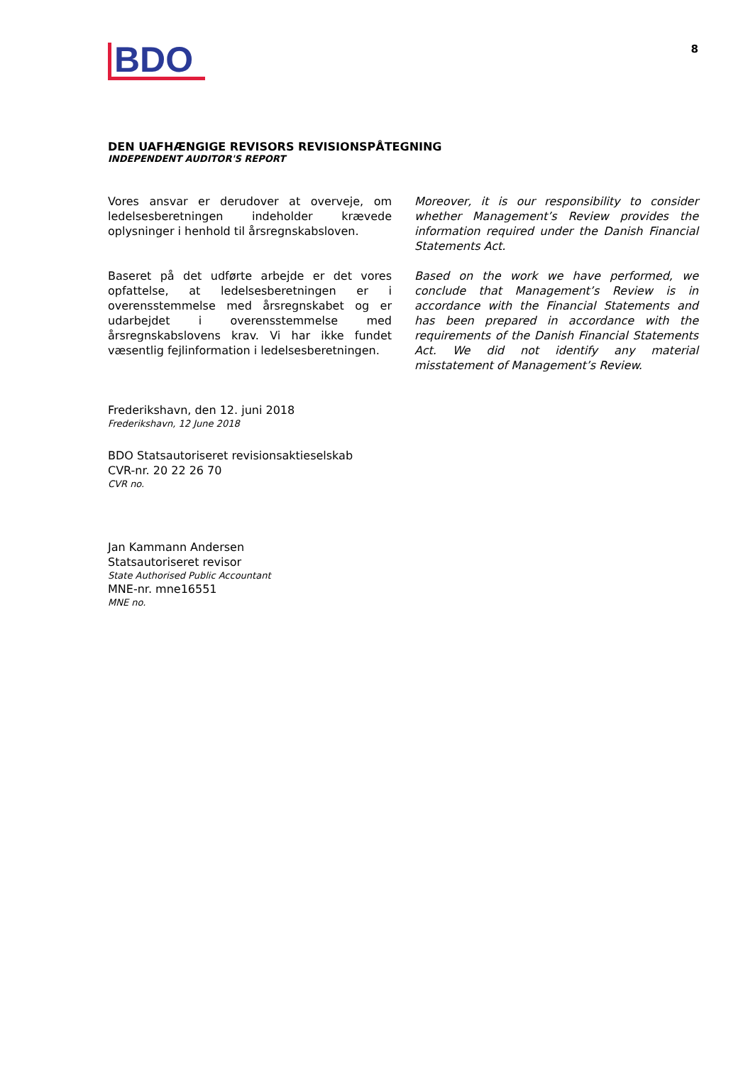BDO
8
DEN UAFHÆNGIGE REVISORS REVISIONSPÅTEGNING
INDEPENDENT AUDITOR'S REPORT
Vores ansvar er derudover at overveje, om ledelsesberetningen indeholder krævede oplysninger i henhold til årsregnskabsloven.
Moreover, it is our responsibility to consider whether Management’s Review provides the information required under the Danish Financial Statements Act.
Baseret på det udførte arbejde er det vores opfattelse, at ledelsesberetningen er i overensstemmelse med årsregnskabet og er udarbejdet i overensstemmelse med årsregnskabslovens krav. Vi har ikke fundet væsentlig fejlinformation i ledelsesberetningen.
Based on the work we have performed, we conclude that Management’s Review is in accordance with the Financial Statements and has been prepared in accordance with the requirements of the Danish Financial Statements Act. We did not identify any material misstatement of Management’s Review.
Frederikshavn, den 12. juni 2018
Frederikshavn, 12 June 2018
BDO Statsautoriseret revisionsaktieselskab
CVR-nr. 20 22 26 70
CVR no.
Jan Kammann Andersen
Statsautoriseret revisor
State Authorised Public Accountant
MNE-nr. mne16551
MNE no.